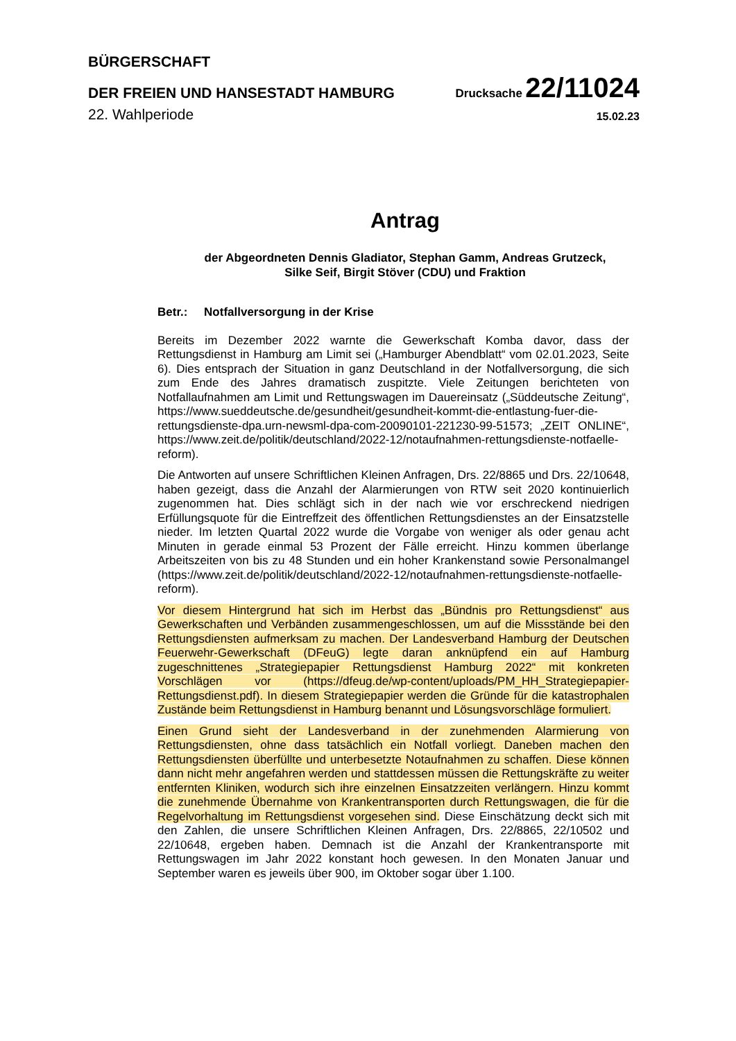BÜRGERSCHAFT
DER FREIEN UND HANSESTADT HAMBURG
Drucksache 22/11024
22. Wahlperiode
15.02.23
Antrag
der Abgeordneten Dennis Gladiator, Stephan Gamm, Andreas Grutzeck,
Silke Seif, Birgit Stöver (CDU) und Fraktion
Betr.: Notfallversorgung in der Krise
Bereits im Dezember 2022 warnte die Gewerkschaft Komba davor, dass der Rettungsdienst in Hamburg am Limit sei („Hamburger Abendblatt“ vom 02.01.2023, Seite 6). Dies entsprach der Situation in ganz Deutschland in der Notfallversorgung, die sich zum Ende des Jahres dramatisch zuspitzte. Viele Zeitungen berichteten von Notfallaufnahmen am Limit und Rettungswagen im Dauereinsatz („Süddeutsche Zeitung“, https://www.sueddeutsche.de/gesundheit/gesundheit-kommt-die-entlastung-fuer-die-rettungsdienste-dpa.urn-newsml-dpa-com-20090101-221230-99-51573; „ZEIT ONLINE“, https://www.zeit.de/politik/deutschland/2022-12/notaufnahmen-rettungsdienste-notfaelle-reform).
Die Antworten auf unsere Schriftlichen Kleinen Anfragen, Drs. 22/8865 und Drs. 22/10648, haben gezeigt, dass die Anzahl der Alarmierungen von RTW seit 2020 kontinuierlich zugenommen hat. Dies schlägt sich in der nach wie vor erschreckend niedrigen Erfüllungsquote für die Eintreffzeit des öffentlichen Rettungsdienstes an der Einsatzstelle nieder. Im letzten Quartal 2022 wurde die Vorgabe von weniger als oder genau acht Minuten in gerade einmal 53 Prozent der Fälle erreicht. Hinzu kommen überlange Arbeitszeiten von bis zu 48 Stunden und ein hoher Krankenstand sowie Personalmangel (https://www.zeit.de/politik/deutschland/2022-12/notaufnahmen-rettungsdienste-notfaelle-reform).
Vor diesem Hintergrund hat sich im Herbst das „Bündnis pro Rettungsdienst“ aus Gewerkschaften und Verbänden zusammengeschlossen, um auf die Missstände bei den Rettungsdiensten aufmerksam zu machen. Der Landesverband Hamburg der Deutschen Feuerwehr-Gewerkschaft (DFeuG) legte daran anknüpfend ein auf Hamburg zugeschnittenes „Strategiepapier Rettungsdienst Hamburg 2022“ mit konkreten Vorschlägen vor (https://dfeug.de/wp-content/uploads/PM_HH_Strategiepapier-Rettungsdienst.pdf). In diesem Strategiepapier werden die Gründe für die katastrophalen Zustände beim Rettungsdienst in Hamburg benannt und Lösungsvorschläge formuliert.
Einen Grund sieht der Landesverband in der zunehmenden Alarmierung von Rettungsdiensten, ohne dass tatsächlich ein Notfall vorliegt. Daneben machen den Rettungsdiensten überfüllte und unterbesetzte Notaufnahmen zu schaffen. Diese können dann nicht mehr angefahren werden und stattdessen müssen die Rettungskräfte zu weiter entfernten Kliniken, wodurch sich ihre einzelnen Einsatzzeiten verlängern. Hinzu kommt die zunehmende Übernahme von Krankentransporten durch Rettungswagen, die für die Regelvorhaltung im Rettungsdienst vorgesehen sind. Diese Einschätzung deckt sich mit den Zahlen, die unsere Schriftlichen Kleinen Anfragen, Drs. 22/8865, 22/10502 und 22/10648, ergeben haben. Demnach ist die Anzahl der Krankentransporte mit Rettungswagen im Jahr 2022 konstant hoch gewesen. In den Monaten Januar und September waren es jeweils über 900, im Oktober sogar über 1.100.